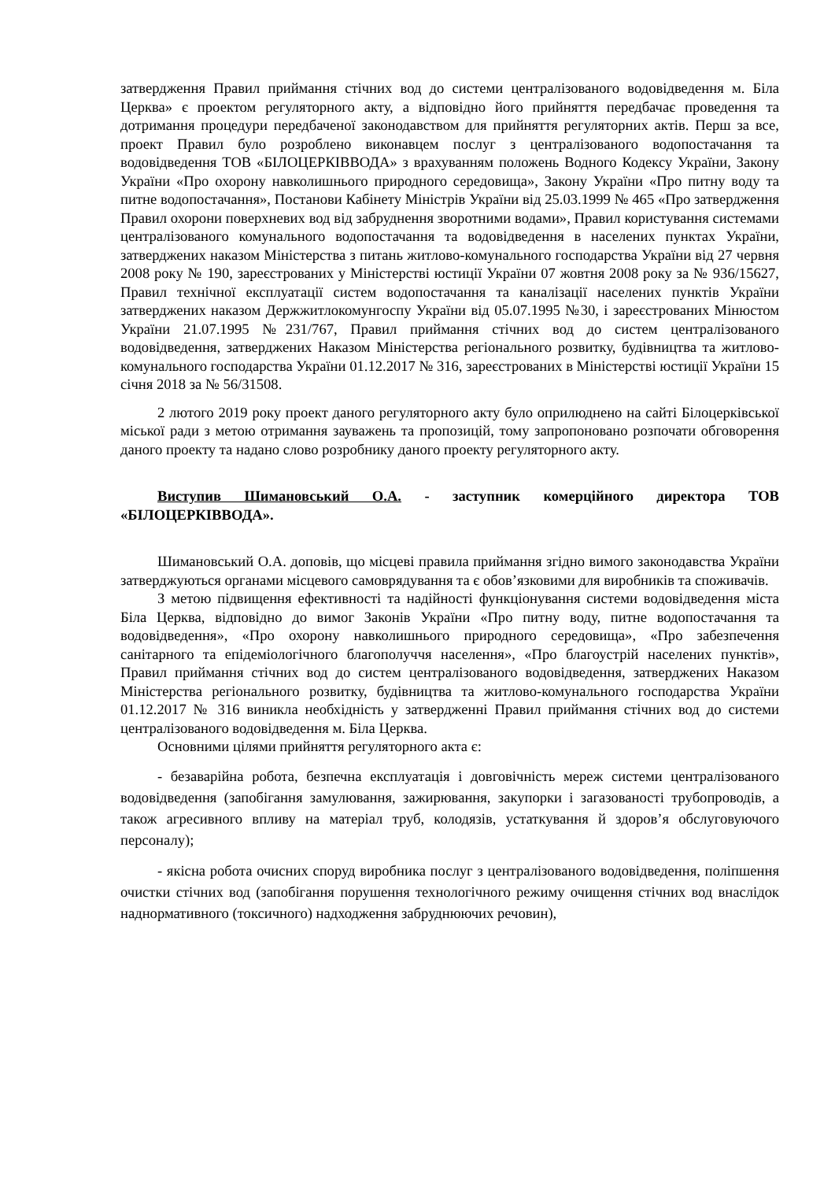затвердження Правил приймання стічних вод до системи централізованого водовідведення м. Біла Церква» є проектом регуляторного акту, а відповідно його прийняття передбачає проведення та дотримання процедури передбаченої законодавством для прийняття регуляторних актів. Перш за все, проект Правил було розроблено виконавцем послуг з централізованого водопостачання та водовідведення ТОВ «БІЛОЦЕРКІВВОДА» з врахуванням положень Водного Кодексу України, Закону України «Про охорону навколишнього природного середовища», Закону України «Про питну воду та питне водопостачання», Постанови Кабінету Міністрів України від 25.03.1999 № 465 «Про затвердження Правил охорони поверхневих вод від забруднення зворотними водами», Правил користування системами централізованого комунального водопостачання та водовідведення в населених пунктах України, затверджених наказом Міністерства з питань житлово-комунального господарства України від 27 червня 2008 року № 190, зареєстрованих у Міністерстві юстиції України 07 жовтня 2008 року за № 936/15627, Правил технічної експлуатації систем водопостачання та каналізації населених пунктів України затверджених наказом Держжитлокомунгоспу України від 05.07.1995 №30, і зареєстрованих Мінюстом України 21.07.1995 №231/767, Правил приймання стічних вод до систем централізованого водовідведення, затверджених Наказом Міністерства регіонального розвитку, будівництва та житлово-комунального господарства України 01.12.2017 № 316, зареєстрованих в Міністерстві юстиції України 15 січня 2018 за № 56/31508.
2 лютого 2019 року проект даного регуляторного акту було оприлюднено на сайті Білоцерківської міської ради з метою отримання зауважень та пропозицій, тому запропоновано розпочати обговорення даного проекту та надано слово розробнику даного проекту регуляторного акту.
Виступив Шимановський О.А. - заступник комерційного директора ТОВ «БІЛОЦЕРКІВВОДА».
Шимановський О.А. доповів, що місцеві правила приймання згідно вимого законодавства України затверджуються органами місцевого самоврядування та є обов’язковими для виробників та споживачів.
З метою підвищення ефективності та надійності функціонування системи водовідведення міста Біла Церква, відповідно до вимог Законів України «Про питну воду, питне водопостачання та водовідведення», «Про охорону навколишнього природного середовища», «Про забезпечення санітарного та епідеміологічного благополуччя населення», «Про благоустрій населених пунктів», Правил приймання стічних вод до систем централізованого водовідведення, затверджених Наказом Міністерства регіонального розвитку, будівництва та житлово-комунального господарства України 01.12.2017 № 316 виникла необхідність у затвердженні Правил приймання стічних вод до системи централізованого водовідведення м. Біла Церква.
Основними цілями прийняття регуляторного акта є:
- безаварійна робота, безпечна експлуатація і довговічність мереж системи централізованого водовідведення (запобігання замулювання, зажирювання, закупорки і загазованості трубопроводів, а також агресивного впливу на матеріал труб, колодязів, устаткування й здоров’я обслуговуючого персоналу);
- якісна робота очисних споруд виробника послуг з централізованого водовідведення, поліпшення очистки стічних вод (запобігання порушення технологічного режиму очищення стічних вод внаслідок наднормативного (токсичного) надходження забруднюючих речовин),